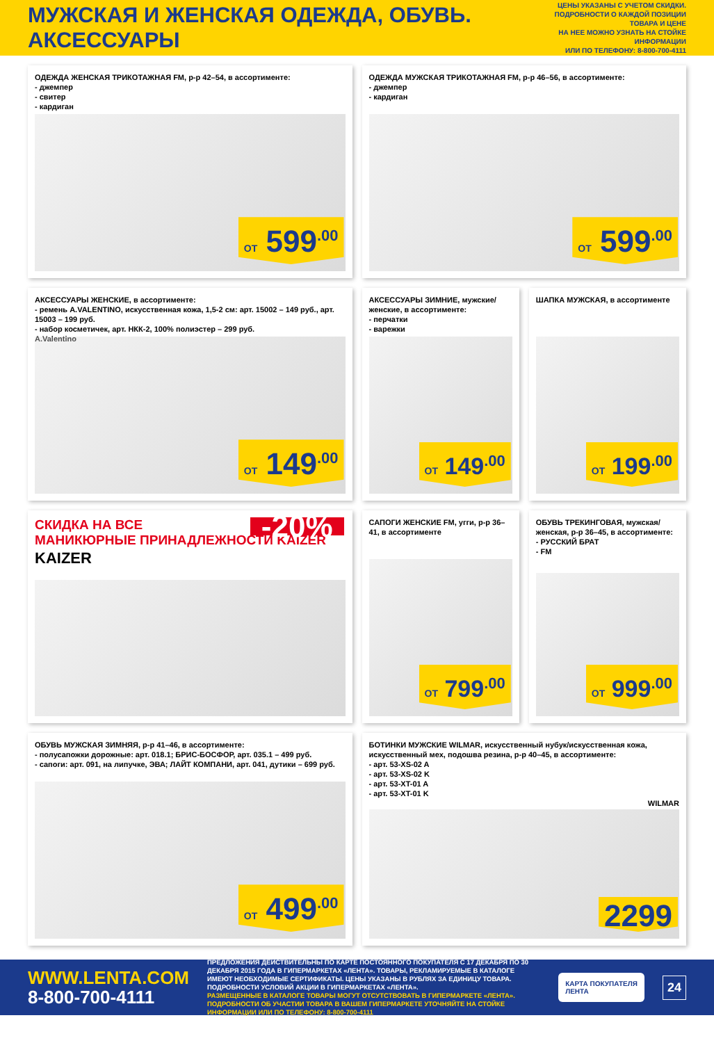МУЖСКАЯ И ЖЕНСКАЯ ОДЕЖДА, ОБУВЬ. АКСЕССУАРЫ
ЦЕНЫ УКАЗАНЫ С УЧЕТОМ СКИДКИ.
ПОДРОБНОСТИ О КАЖДОЙ ПОЗИЦИИ ТОВАРА И ЦЕНЕ
НА НЕЕ МОЖНО УЗНАТЬ НА СТОЙКЕ ИНФОРМАЦИИ
ИЛИ ПО ТЕЛЕФОНУ: 8-800-700-4111
ОДЕЖДА ЖЕНСКАЯ ТРИКОТАЖНАЯ FM, р-р 42–54, в ассортименте:
- джемпер
- свитер
- кардиган
ОТ 599<sup>.00</sup>
ОДЕЖДА МУЖСКАЯ ТРИКОТАЖНАЯ FM, р-р 46–56, в ассортименте:
- джемпер
- кардиган
ОТ 599<sup>.00</sup>
АКСЕССУАРЫ ЖЕНСКИЕ, в ассортименте:
- ремень A.VALENTINO, искусственная кожа, 1,5-2 см: арт. 15002 – 149 руб., арт. 15003 – 199 руб.
- набор косметичек, арт. НКК-2, 100% полиэстер – 299 руб.
A.Valentino
ОТ 149<sup>.00</sup>
АКСЕССУАРЫ ЗИМНИЕ, мужские/женские, в ассортименте:
- перчатки
- варежки
ОТ 149<sup>.00</sup>
ШАПКА МУЖСКАЯ, в ассортименте
ОТ 199<sup>.00</sup>
СКИДКА НА ВСЕ
МАНИКЮРНЫЕ ПРИНАДЛЕЖНОСТИ KAIZER
KAIZER
-20%
САПОГИ ЖЕНСКИЕ FM, угги, р-р 36–41, в ассортименте
ОТ 799<sup>.00</sup>
ОБУВЬ ТРЕКИНГОВАЯ, мужская/женская, р-р 36–45, в ассортименте:
- РУССКИЙ БРАТ
- FM
ОТ 999<sup>.00</sup>
ОБУВЬ МУЖСКАЯ ЗИМНЯЯ, р-р 41–46, в ассортименте:
- полусапожки дорожные: арт. 018.1; БРИС-БОСФОР, арт. 035.1 – 499 руб.
- сапоги: арт. 091, на липучке, ЭВА; ЛАЙТ КОМПАНИ, арт. 041, дутики – 699 руб.
ОТ 499<sup>.00</sup>
БОТИНКИ МУЖСКИЕ WILMAR, искусственный нубук/искусственная кожа, искусственный мех, подошва резина, р-р 40–45, в ассортименте:
- арт. 53-XS-02 A
- арт. 53-XS-02 K
- арт. 53-XT-01 A
- арт. 53-XT-01 K
WILMAR
2299
WWW.LENTA.COM
8-800-700-4111
ПРЕДЛОЖЕНИЯ ДЕЙСТВИТЕЛЬНЫ ПО КАРТЕ ПОСТОЯННОГО ПОКУПАТЕЛЯ С 17 ДЕКАБРЯ ПО 30 ДЕКАБРЯ 2015 ГОДА В ГИПЕРМАРКЕТАХ «ЛЕНТА». ТОВАРЫ, РЕКЛАМИРУЕМЫЕ В КАТАЛОГЕ ИМЕЮТ НЕОБХОДИМЫЕ СЕРТИФИКАТЫ. ЦЕНЫ УКАЗАНЫ В РУБЛЯХ ЗА ЕДИНИЦУ ТОВАРА. ПОДРОБНОСТИ УСЛОВИЙ АКЦИИ В ГИПЕРМАРКЕТАХ «ЛЕНТА».
РАЗМЕЩЕННЫЕ В КАТАЛОГЕ ТОВАРЫ МОГУТ ОТСУТСТВОВАТЬ В ГИПЕРМАРКЕТЕ «ЛЕНТА». ПОДРОБНОСТИ ОБ УЧАСТИИ ТОВАРА В ВАШЕМ ГИПЕРМАРКЕТЕ УТОЧНЯЙТЕ НА СТОЙКЕ ИНФОРМАЦИИ ИЛИ ПО ТЕЛЕФОНУ: 8-800-700-4111
КАРТА ПОКУПАТЕЛЯ
ЛЕНТА
24